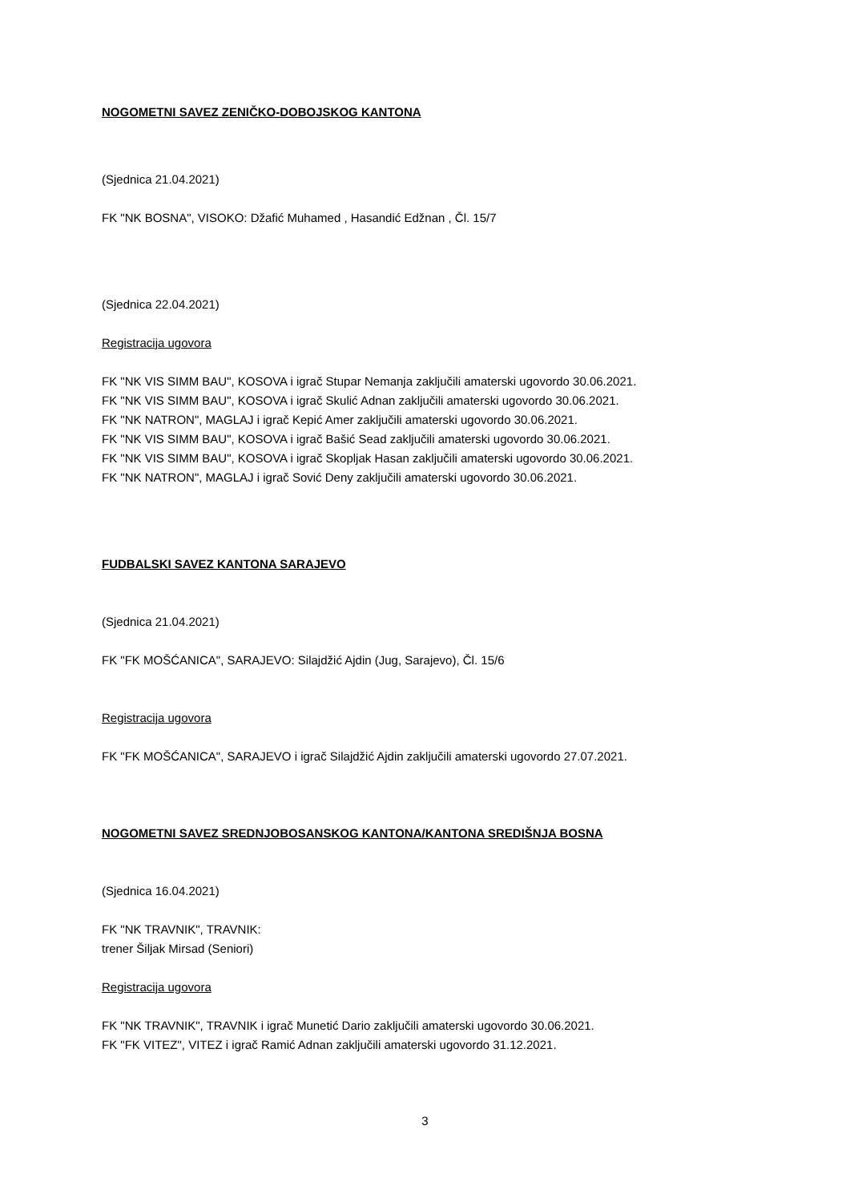NOGOMETNI SAVEZ ZENIČKO-DOBOJSKOG KANTONA
(Sjednica 21.04.2021)
FK "NK BOSNA", VISOKO: Džafić Muhamed , Hasandić Edžnan , Čl. 15/7
(Sjednica 22.04.2021)
Registracija ugovora
FK "NK VIS SIMM BAU", KOSOVA i igrač Stupar Nemanja zaključili amaterski ugovordo 30.06.2021.
FK "NK VIS SIMM BAU", KOSOVA i igrač Skulić Adnan zaključili amaterski ugovordo 30.06.2021.
FK "NK NATRON", MAGLAJ i igrač Kepić Amer zaključili amaterski ugovordo 30.06.2021.
FK "NK VIS SIMM BAU", KOSOVA i igrač Bašić Sead zaključili amaterski ugovordo 30.06.2021.
FK "NK VIS SIMM BAU", KOSOVA i igrač Skopljak Hasan zaključili amaterski ugovordo 30.06.2021.
FK "NK NATRON", MAGLAJ i igrač Sović Deny zaključili amaterski ugovordo 30.06.2021.
FUDBALSKI SAVEZ KANTONA SARAJEVO
(Sjednica 21.04.2021)
FK "FK MOŠĆANICA", SARAJEVO: Silajdžić Ajdin (Jug, Sarajevo), Čl. 15/6
Registracija ugovora
FK "FK MOŠĆANICA", SARAJEVO i igrač Silajdžić Ajdin zaključili amaterski ugovordo 27.07.2021.
NOGOMETNI SAVEZ SREDNJOBOSANSKOG KANTONA/KANTONA SREDIŠNJA BOSNA
(Sjednica 16.04.2021)
FK "NK TRAVNIK", TRAVNIK:
trener Šiljak Mirsad (Seniori)
Registracija ugovora
FK "NK TRAVNIK", TRAVNIK i igrač Munetić Dario zaključili amaterski ugovordo 30.06.2021.
FK "FK VITEZ", VITEZ i igrač Ramić Adnan zaključili amaterski ugovordo 31.12.2021.
3